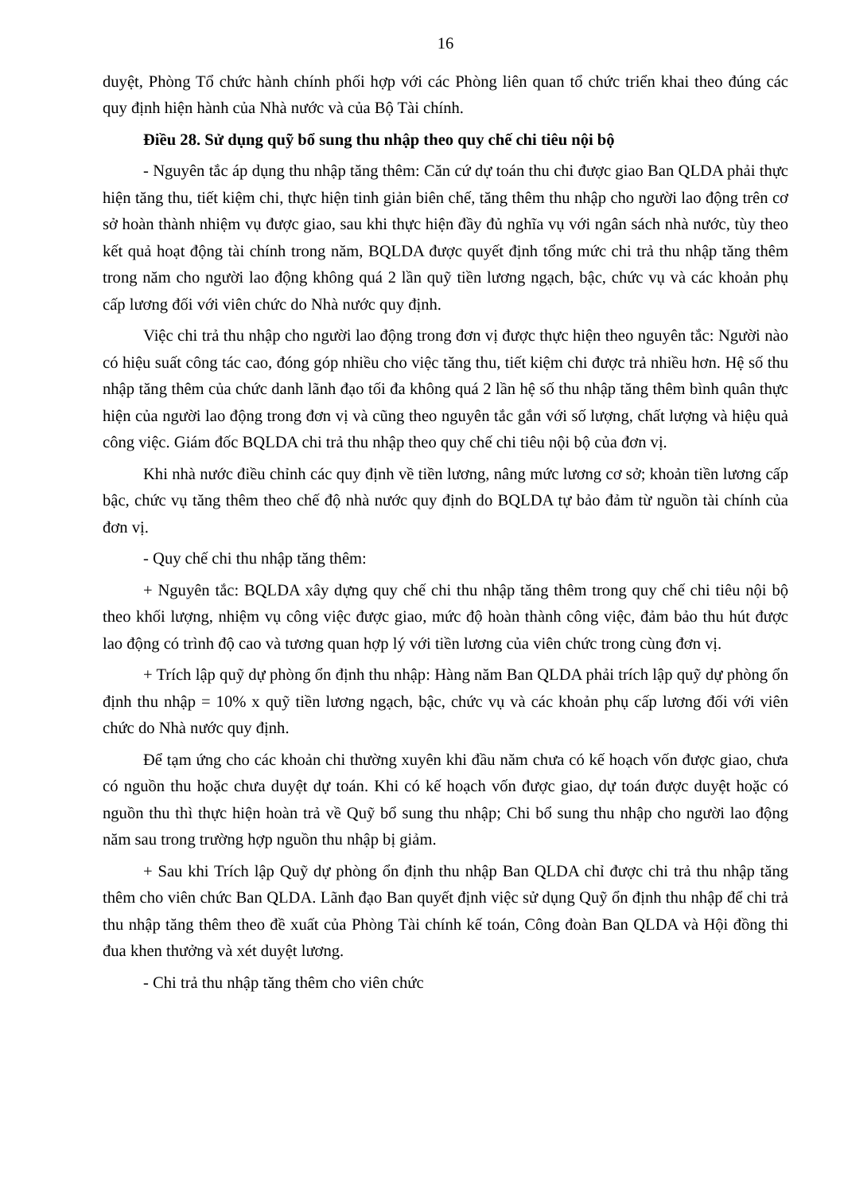16
duyệt, Phòng Tổ chức hành chính phối hợp với các Phòng liên quan tổ chức triển khai theo đúng các quy định hiện hành của Nhà nước và của Bộ Tài chính.
Điều 28. Sử dụng quỹ bổ sung thu nhập theo quy chế chi tiêu nội bộ
- Nguyên tắc áp dụng thu nhập tăng thêm: Căn cứ dự toán thu chi được giao Ban QLDA phải thực hiện tăng thu, tiết kiệm chi, thực hiện tinh giản biên chế, tăng thêm thu nhập cho người lao động trên cơ sở hoàn thành nhiệm vụ được giao, sau khi thực hiện đầy đủ nghĩa vụ với ngân sách nhà nước, tùy theo kết quả hoạt động tài chính trong năm, BQLDA được quyết định tổng mức chi trả thu nhập tăng thêm trong năm cho người lao động không quá 2 lần quỹ tiền lương ngạch, bậc, chức vụ và các khoản phụ cấp lương đối với viên chức do Nhà nước quy định.
Việc chi trả thu nhập cho người lao động trong đơn vị được thực hiện theo nguyên tắc: Người nào có hiệu suất công tác cao, đóng góp nhiều cho việc tăng thu, tiết kiệm chi được trả nhiều hơn. Hệ số thu nhập tăng thêm của chức danh lãnh đạo tối đa không quá 2 lần hệ số thu nhập tăng thêm bình quân thực hiện của người lao động trong đơn vị và cũng theo nguyên tắc gắn với số lượng, chất lượng và hiệu quả công việc. Giám đốc BQLDA chi trả thu nhập theo quy chế chi tiêu nội bộ của đơn vị.
Khi nhà nước điều chỉnh các quy định về tiền lương, nâng mức lương cơ sở; khoản tiền lương cấp bậc, chức vụ tăng thêm theo chế độ nhà nước quy định do BQLDA tự bảo đảm từ nguồn tài chính của đơn vị.
- Quy chế chi thu nhập tăng thêm:
+ Nguyên tắc: BQLDA xây dựng quy chế chi thu nhập tăng thêm trong quy chế chi tiêu nội bộ theo khối lượng, nhiệm vụ công việc được giao, mức độ hoàn thành công việc, đảm bảo thu hút được lao động có trình độ cao và tương quan hợp lý với tiền lương của viên chức trong cùng đơn vị.
+ Trích lập quỹ dự phòng ổn định thu nhập: Hàng năm Ban QLDA phải trích lập quỹ dự phòng ổn định thu nhập = 10% x quỹ tiền lương ngạch, bậc, chức vụ và các khoản phụ cấp lương đối với viên chức do Nhà nước quy định.
Để tạm ứng cho các khoản chi thường xuyên khi đầu năm chưa có kế hoạch vốn được giao, chưa có nguồn thu hoặc chưa duyệt dự toán. Khi có kế hoạch vốn được giao, dự toán được duyệt hoặc có nguồn thu thì thực hiện hoàn trả về Quỹ bổ sung thu nhập; Chi bổ sung thu nhập cho người lao động năm sau trong trường hợp nguồn thu nhập bị giảm.
+ Sau khi Trích lập Quỹ dự phòng ổn định thu nhập Ban QLDA chỉ được chi trả thu nhập tăng thêm cho viên chức Ban QLDA. Lãnh đạo Ban quyết định việc sử dụng Quỹ ổn định thu nhập để chi trả thu nhập tăng thêm theo đề xuất của Phòng Tài chính kế toán, Công đoàn Ban QLDA và Hội đồng thi đua khen thưởng và xét duyệt lương.
- Chi trả thu nhập tăng thêm cho viên chức